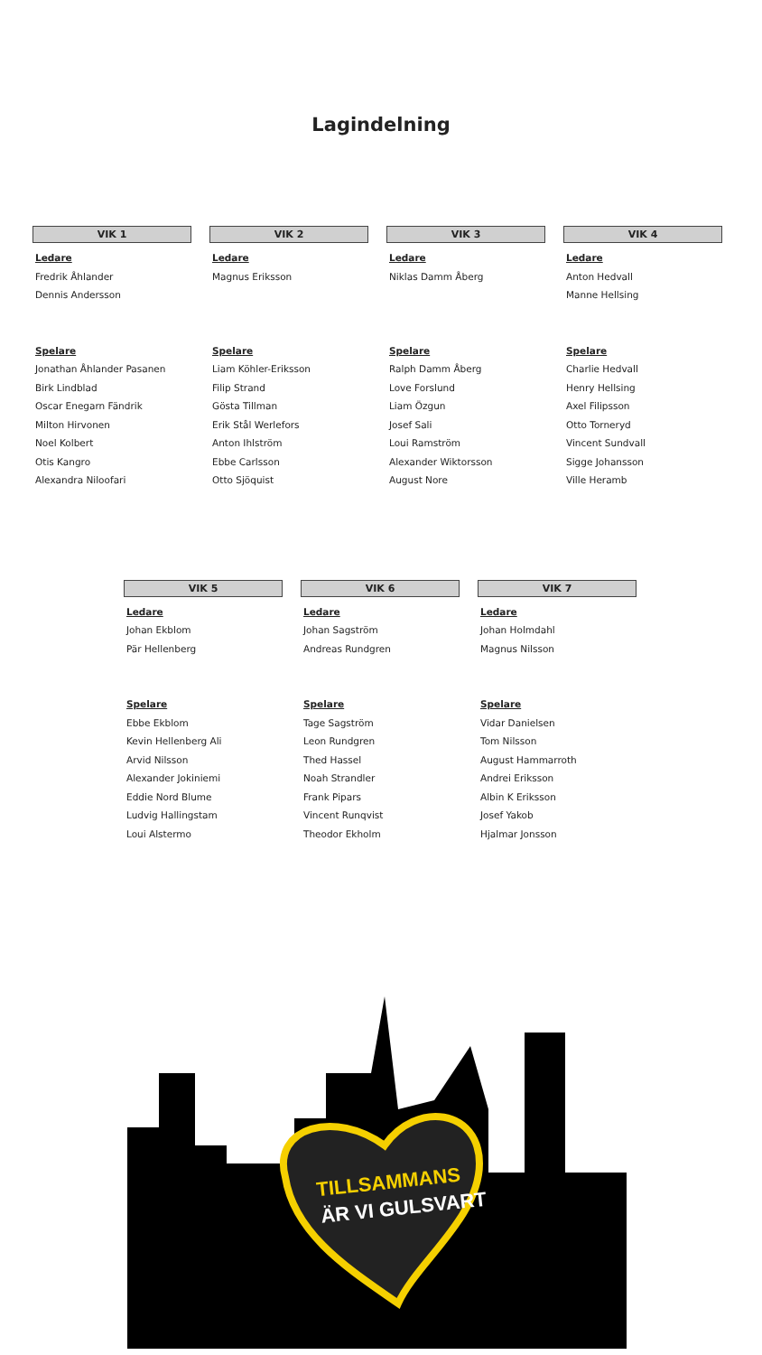Lagindelning
VIK 1
Ledare
Fredrik Åhlander
Dennis Andersson
Spelare
Jonathan Åhlander Pasanen
Birk Lindblad
Oscar Enegarn Fändrik
Milton Hirvonen
Noel Kolbert
Otis Kangro
Alexandra Niloofari
VIK 2
Ledare
Magnus Eriksson
Spelare
Liam Köhler-Eriksson
Filip Strand
Gösta Tillman
Erik Stål Werlefors
Anton Ihlström
Ebbe Carlsson
Otto Sjöquist
VIK 3
Ledare
Niklas Damm Åberg
Spelare
Ralph Damm Åberg
Love Forslund
Liam Özgun
Josef Sali
Loui Ramström
Alexander Wiktorsson
August Nore
VIK 4
Ledare
Anton Hedvall
Manne Hellsing
Spelare
Charlie Hedvall
Henry Hellsing
Axel Filipsson
Otto Torneryd
Vincent Sundvall
Sigge Johansson
Ville Heramb
VIK 5
Ledare
Johan Ekblom
Pär Hellenberg
Spelare
Ebbe Ekblom
Kevin Hellenberg Ali
Arvid Nilsson
Alexander Jokiniemi
Eddie Nord Blume
Ludvig Hallingstam
Loui Alstermo
VIK 6
Ledare
Johan Sagström
Andreas Rundgren
Spelare
Tage Sagström
Leon Rundgren
Thed Hassel
Noah Strandler
Frank Pipars
Vincent Runqvist
Theodor Ekholm
VIK 7
Ledare
Johan Holmdahl
Magnus Nilsson
Spelare
Vidar Danielsen
Tom Nilsson
August Hammarroth
Andrei Eriksson
Albin K Eriksson
Josef Yakob
Hjalmar Jonsson
TILLSAMMANS
ÄR VI GULSVART